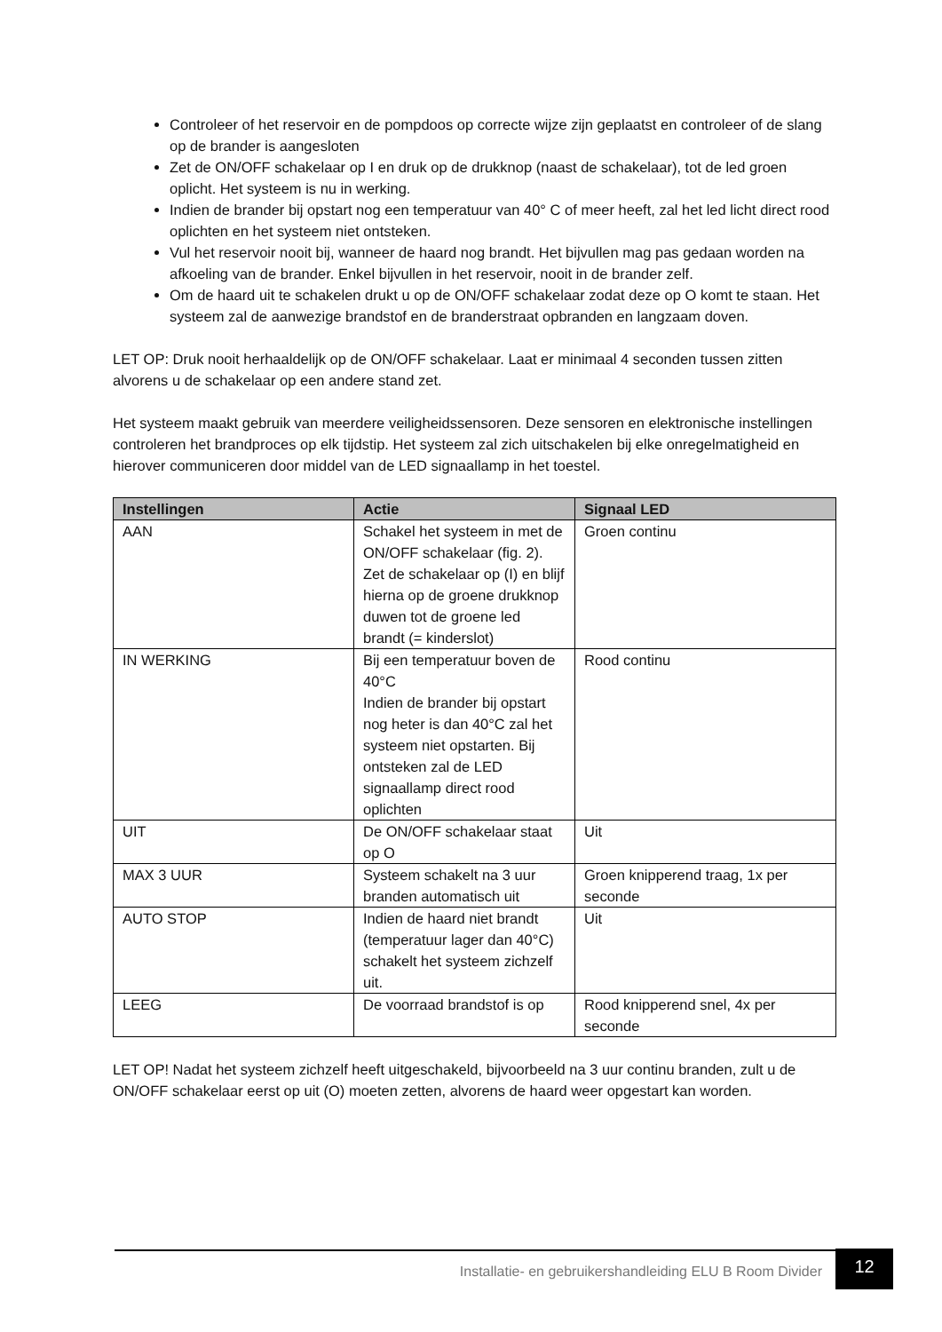Controleer of het reservoir en de pompdoos op correcte wijze zijn geplaatst en controleer of de slang op de brander is aangesloten
Zet de ON/OFF schakelaar op I en druk op de drukknop (naast de schakelaar), tot de led groen oplicht. Het systeem is nu in werking.
Indien de brander bij opstart nog een temperatuur van 40° C of meer heeft, zal het led licht direct rood oplichten en het systeem niet ontsteken.
Vul het reservoir nooit bij, wanneer de haard nog brandt. Het bijvullen mag pas gedaan worden na afkoeling van de brander. Enkel bijvullen in het reservoir, nooit in de brander zelf.
Om de haard uit te schakelen drukt u op de ON/OFF schakelaar zodat deze op O komt te staan. Het systeem zal de aanwezige brandstof en de branderstraat opbranden en langzaam doven.
LET OP: Druk nooit herhaaldelijk op de ON/OFF schakelaar. Laat er minimaal 4 seconden tussen zitten alvorens u de schakelaar op een andere stand zet.
Het systeem maakt gebruik van meerdere veiligheidssensoren. Deze sensoren en elektronische instellingen controleren het brandproces op elk tijdstip. Het systeem zal zich uitschakelen bij elke onregelmatigheid en hierover communiceren door middel van de LED signaallamp in het toestel.
| Instellingen | Actie | Signaal LED |
| --- | --- | --- |
| AAN | Schakel het systeem in met de ON/OFF schakelaar (fig. 2). Zet de schakelaar op (I) en blijf hierna op de groene drukknop duwen tot de groene led brandt (= kinderslot) | Groen continu |
| IN WERKING | Bij een temperatuur boven de 40°C Indien de brander bij opstart nog heter is dan 40°C zal het systeem niet opstarten. Bij ontsteken zal de LED signaallamp direct rood oplichten | Rood continu |
| UIT | De ON/OFF schakelaar staat op O | Uit |
| MAX 3 UUR | Systeem schakelt na 3 uur branden automatisch uit | Groen knipperend traag, 1x per seconde |
| AUTO STOP | Indien de haard niet brandt (temperatuur lager dan 40°C) schakelt het systeem zichzelf uit. | Uit |
| LEEG | De voorraad brandstof is op | Rood knipperend snel, 4x per seconde |
LET OP! Nadat het systeem zichzelf heeft uitgeschakeld, bijvoorbeeld na 3 uur continu branden, zult u de ON/OFF schakelaar eerst op uit (O) moeten zetten, alvorens de haard weer opgestart kan worden.
Installatie- en gebruikershandleiding ELU B Room Divider
12